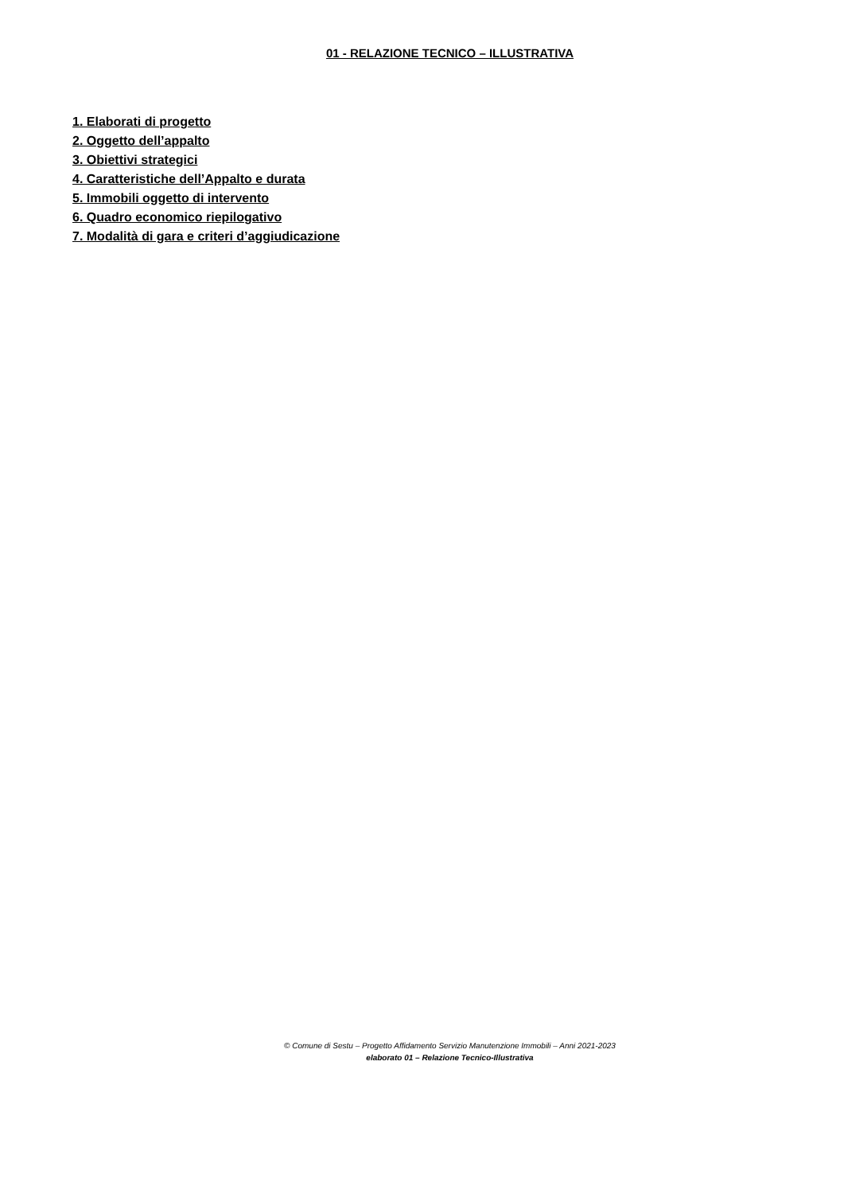01 - RELAZIONE TECNICO – ILLUSTRATIVA
1. Elaborati di progetto
2. Oggetto dell’appalto
3. Obiettivi strategici
4. Caratteristiche dell’Appalto e durata
5. Immobili oggetto di intervento
6. Quadro economico riepilogativo
7. Modalità di gara e criteri d’aggiudicazione
© Comune di Sestu – Progetto Affidamento Servizio Manutenzione Immobili – Anni 2021-2023
elaborato 01 – Relazione Tecnico-Illustrativa